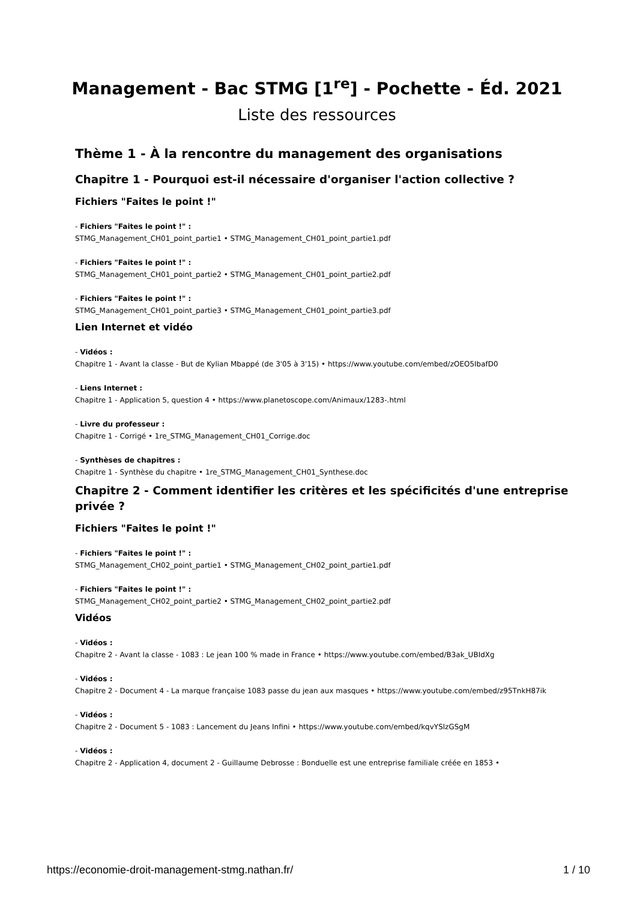Management - Bac STMG [1<sup>re</sup>] - Pochette - Éd. 2021
Liste des ressources
Thème 1 - À la rencontre du management des organisations
Chapitre 1 - Pourquoi est-il nécessaire d'organiser l'action collective ?
Fichiers "Faites le point !"
- Fichiers "Faites le point !" :
STMG_Management_CH01_point_partie1 • STMG_Management_CH01_point_partie1.pdf
- Fichiers "Faites le point !" :
STMG_Management_CH01_point_partie2 • STMG_Management_CH01_point_partie2.pdf
- Fichiers "Faites le point !" :
STMG_Management_CH01_point_partie3 • STMG_Management_CH01_point_partie3.pdf
Lien Internet et vidéo
- Vidéos :
Chapitre 1 - Avant la classe - But de Kylian Mbappé (de 3'05 à 3'15) • https://www.youtube.com/embed/zOEO5IbafD0
- Liens Internet :
Chapitre 1 - Application 5, question 4 • https://www.planetoscope.com/Animaux/1283-.html
- Livre du professeur :
Chapitre 1 - Corrigé • 1re_STMG_Management_CH01_Corrige.doc
- Synthèses de chapitres :
Chapitre 1 - Synthèse du chapitre • 1re_STMG_Management_CH01_Synthese.doc
Chapitre 2 - Comment identifier les critères et les spécificités d'une entreprise privée ?
Fichiers "Faites le point !"
- Fichiers "Faites le point !" :
STMG_Management_CH02_point_partie1 • STMG_Management_CH02_point_partie1.pdf
- Fichiers "Faites le point !" :
STMG_Management_CH02_point_partie2 • STMG_Management_CH02_point_partie2.pdf
Vidéos
- Vidéos :
Chapitre 2 - Avant la classe - 1083 : Le jean 100 % made in France • https://www.youtube.com/embed/B3ak_UBIdXg
- Vidéos :
Chapitre 2 - Document 4 - La marque française 1083 passe du jean aux masques • https://www.youtube.com/embed/z95TnkH87ik
- Vidéos :
Chapitre 2 - Document 5 - 1083 : Lancement du Jeans Infini • https://www.youtube.com/embed/kqvYSlzGSgM
- Vidéos :
Chapitre 2 - Application 4, document 2 - Guillaume Debrosse : Bonduelle est une entreprise familiale créée en 1853 •
https://economie-droit-management-stmg.nathan.fr/ 1 / 10